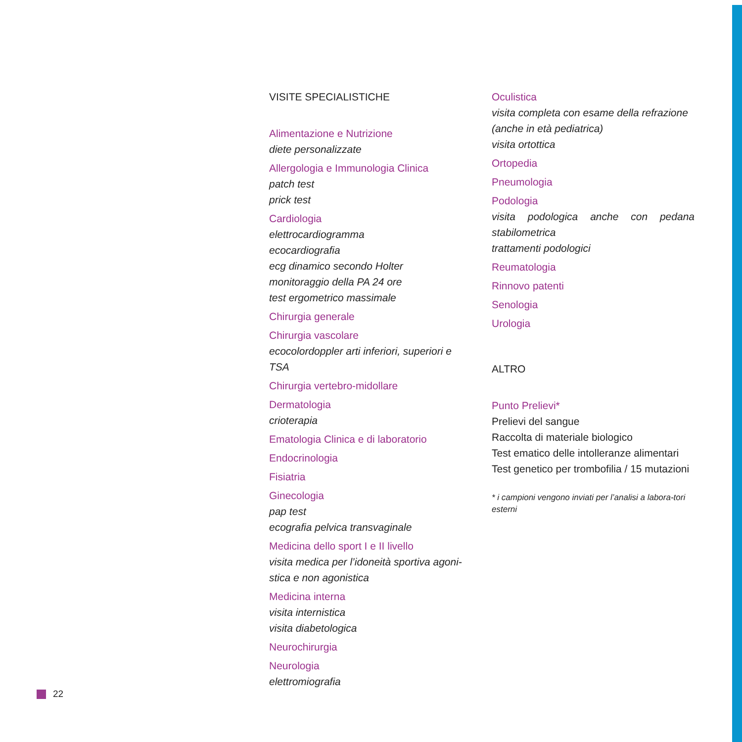VISITE SPECIALISTICHE
Alimentazione e Nutrizione
diete personalizzate
Allergologia e Immunologia Clinica
patch test
prick test
Cardiologia
elettrocardiogramma
ecocardiografia
ecg dinamico secondo Holter
monitoraggio della PA 24 ore
test ergometrico massimale
Chirurgia generale
Chirurgia vascolare
ecocolordoppler arti inferiori, superiori e TSA
Chirurgia vertebro-midollare
Dermatologia
crioterapia
Ematologia Clinica e di laboratorio
Endocrinologia
Fisiatria
Ginecologia
pap test
ecografia pelvica transvaginale
Medicina dello sport I e II livello
visita medica per l’idoneità sportiva agoni-stica e non agonistica
Medicina interna
visita internistica
visita diabetologica
Neurochirurgia
Neurologia
elettromiografia
Oculistica
visita completa con esame della refrazione
(anche in età pediatrica)
visita ortottica
Ortopedia
Pneumologia
Podologia
visita podologica anche con pedana stabilometrica
trattamenti podologici
Reumatologia
Rinnovo patenti
Senologia
Urologia
ALTRO
Punto Prelievi*
Prelievi del sangue
Raccolta di materiale biologico
Test ematico delle intolleranze alimentari
Test genetico per trombofilia / 15 mutazioni
* i campioni vengono inviati per l’analisi a labora-tori esterni
22